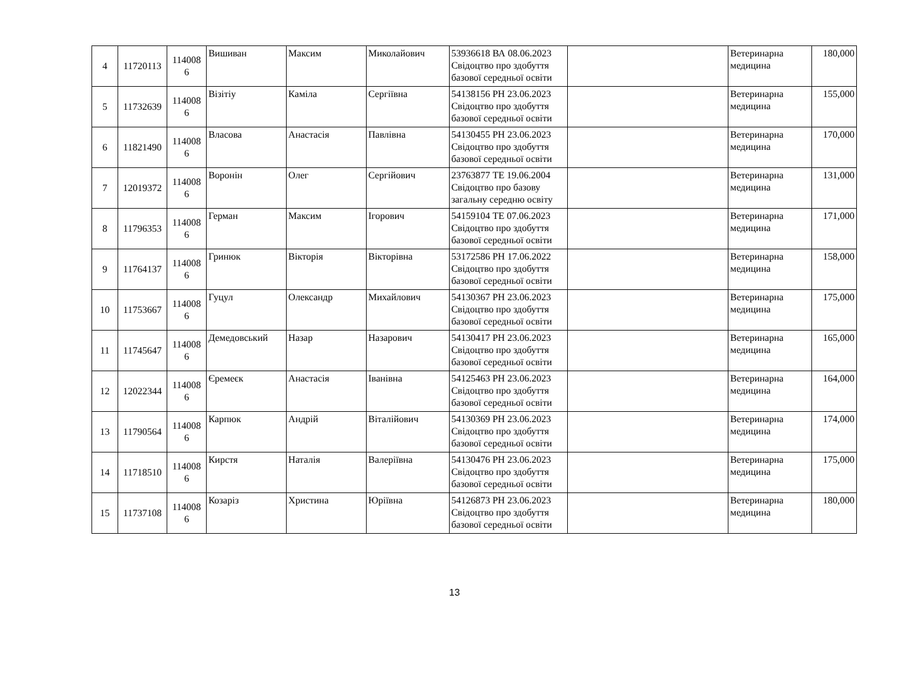| 4 | 11720113 | 114008 6 | Вишиван | Максим | Миколайович | 53936618 ВА 08.06.2023 Свідоцтво про здобуття базової середньої освіти | | Ветеринарна медицина | 180,000 |
| 5 | 11732639 | 114008 6 | Візітіу | Каміла | Сергіївна | 54138156 РН 23.06.2023 Свідоцтво про здобуття базової середньої освіти | | Ветеринарна медицина | 155,000 |
| 6 | 11821490 | 114008 6 | Власова | Анастасія | Павлівна | 54130455 РН 23.06.2023 Свідоцтво про здобуття базової середньої освіти | | Ветеринарна медицина | 170,000 |
| 7 | 12019372 | 114008 6 | Воронін | Олег | Сергійович | 23763877 ТЕ 19.06.2004 Свідоцтво про базову загальну середню освіту | | Ветеринарна медицина | 131,000 |
| 8 | 11796353 | 114008 6 | Герман | Максим | Ігорович | 54159104 ТЕ 07.06.2023 Свідоцтво про здобуття базової середньої освіти | | Ветеринарна медицина | 171,000 |
| 9 | 11764137 | 114008 6 | Гринюк | Вікторія | Вікторівна | 53172586 РН 17.06.2022 Свідоцтво про здобуття базової середньої освіти | | Ветеринарна медицина | 158,000 |
| 10 | 11753667 | 114008 6 | Гуцул | Олександр | Михайлович | 54130367 РН 23.06.2023 Свідоцтво про здобуття базової середньої освіти | | Ветеринарна медицина | 175,000 |
| 11 | 11745647 | 114008 6 | Демедовський | Назар | Назарович | 54130417 РН 23.06.2023 Свідоцтво про здобуття базової середньої освіти | | Ветеринарна медицина | 165,000 |
| 12 | 12022344 | 114008 6 | Єремеєк | Анастасія | Іванівна | 54125463 РН 23.06.2023 Свідоцтво про здобуття базової середньої освіти | | Ветеринарна медицина | 164,000 |
| 13 | 11790564 | 114008 6 | Карпюк | Андрій | Віталійович | 54130369 РН 23.06.2023 Свідоцтво про здобуття базової середньої освіти | | Ветеринарна медицина | 174,000 |
| 14 | 11718510 | 114008 6 | Кирстя | Наталія | Валеріївна | 54130476 РН 23.06.2023 Свідоцтво про здобуття базової середньої освіти | | Ветеринарна медицина | 175,000 |
| 15 | 11737108 | 114008 6 | Козаріз | Христина | Юріївна | 54126873 РН 23.06.2023 Свідоцтво про здобуття базової середньої освіти | | Ветеринарна медицина | 180,000 |
13